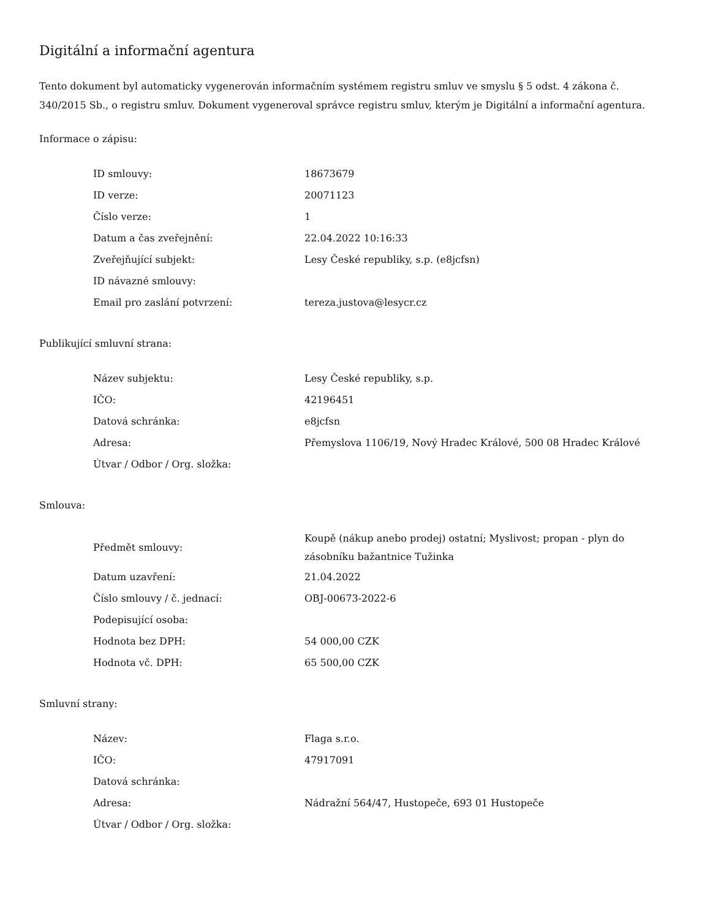Digitální a informační agentura
Tento dokument byl automaticky vygenerován informačním systémem registru smluv ve smyslu § 5 odst. 4 zákona č. 340/2015 Sb., o registru smluv. Dokument vygeneroval správce registru smluv, kterým je Digitální a informační agentura.
Informace o zápisu:
| ID smlouvy: | 18673679 |
| ID verze: | 20071123 |
| Číslo verze: | 1 |
| Datum a čas zveřejnění: | 22.04.2022 10:16:33 |
| Zveřejňující subjekt: | Lesy České republiky, s.p. (e8jcfsn) |
| ID návazné smlouvy: | |
| Email pro zaslání potvrzení: | tereza.justova@lesycr.cz |
Publikující smluvní strana:
| Název subjektu: | Lesy České republiky, s.p. |
| IČO: | 42196451 |
| Datová schránka: | e8jcfsn |
| Adresa: | Přemyslova 1106/19, Nový Hradec Králové, 500 08 Hradec Králové |
| Útvar / Odbor / Org. složka: | |
Smlouva:
| Předmět smlouvy: | Koupě (nákup anebo prodej) ostatní; Myslivost; propan - plyn do zásobníku bažantnice Tužinka |
| Datum uzavření: | 21.04.2022 |
| Číslo smlouvy / č. jednací: | OBJ-00673-2022-6 |
| Podepisující osoba: | |
| Hodnota bez DPH: | 54 000,00 CZK |
| Hodnota vč. DPH: | 65 500,00 CZK |
Smluvní strany:
| Název: | Flaga s.r.o. |
| IČO: | 47917091 |
| Datová schránka: | |
| Adresa: | Nádražní 564/47, Hustopeče, 693 01 Hustopeče |
| Útvar / Odbor / Org. složka: | |